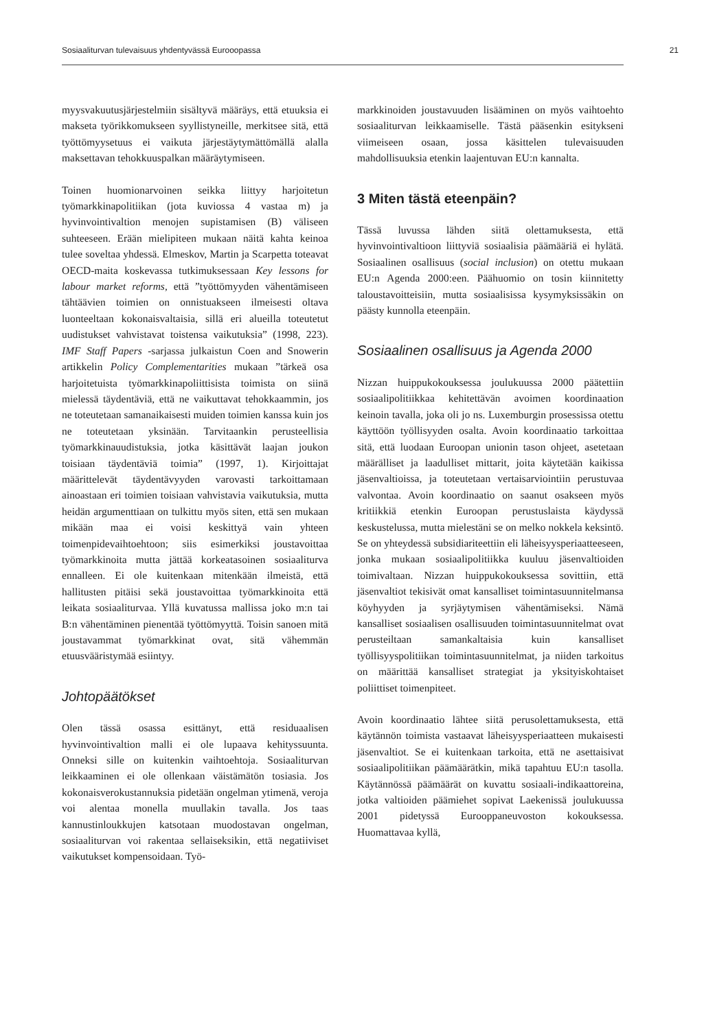Sosiaaliturvan tulevaisuus yhdentyvässä Eurooopassa 21
myysvakuutusjärjestelmiin sisältyvä määräys, että etuuksia ei makseta työrikkomukseen syyllistyneille, merkitsee sitä, että työttömyysetuus ei vaikuta järjestäytymättömällä alalla maksettavan tehokkuuspalkan määräytymiseen.
Toinen huomionarvoinen seikka liittyy harjoitetun työmarkkinapolitiikan (jota kuviossa 4 vastaa m) ja hyvinvointivaltion menojen supistamisen (B) väliseen suhteeseen. Erään mielipiteen mukaan näitä kahta keinoa tulee soveltaa yhdessä. Elmeskov, Martin ja Scarpetta toteavat OECD-maita koskevassa tutkimuksessaan Key lessons for labour market reforms, että ”työttömyyden vähentämiseen tähtäävien toimien on onnistuakseen ilmeisesti oltava luonteeltaan kokonaisvaltaisia, sillä eri alueilla toteutetut uudistukset vahvistavat toistensa vaikutuksia” (1998, 223). IMF Staff Papers -sarjassa julkaistun Coen and Snowerin artikkelin Policy Complementarities mukaan ”tärkeä osa harjoitetuista työmarkkinapoliittisista toimista on siinä mielessä täydentäviä, että ne vaikuttavat tehokkaammin, jos ne toteutetaan samanaikaisesti muiden toimien kanssa kuin jos ne toteutetaan yksinään. Tarvitaankin perusteellisia työmarkkinauudistuksia, jotka käsittävät laajan joukon toisiaan täydentäviä toimia” (1997, 1). Kirjoittajat määrittelevät täydentävyyden varovasti tarkoittamaan ainoastaan eri toimien toisiaan vahvistavia vaikutuksia, mutta heidän argumenttiaan on tulkittu myös siten, että sen mukaan mikään maa ei voisi keskittyä vain yhteen toimenpidevaihtoehtoon; siis esimerkiksi joustavoittaa työmarkkinoita mutta jättää korkeatasoinen sosiaaliturva ennalleen. Ei ole kuitenkaan mitenkään ilmeistä, että hallitusten pitäisi sekä joustavoittaa työmarkkinoita että leikata sosiaaliturvaa. Yllä kuvatussa mallissa joko m:n tai B:n vähentäminen pienentää työttömyyttä. Toisin sanoen mitä joustavammat työmarkkinat ovat, sitä vähemmän etuusvääristymää esiintyy.
Johtopäätökset
Olen tässä osassa esittänyt, että residuaalisen hyvinvointivaltion malli ei ole lupaava kehityssuunta. Onneksi sille on kuitenkin vaihtoehtoja. Sosiaaliturvan leikkaaminen ei ole ollenkaan väistämätön tosiasia. Jos kokonaisverokustannuksia pidetään ongelman ytimenä, veroja voi alentaa monella muullakin tavalla. Jos taas kannustinloukkujen katsotaan muodostavan ongelman, sosiaaliturvan voi rakentaa sellaiseksikin, että negatiiviset vaikutukset kompensoidaan. Työ-
markkinoiden joustavuuden lisääminen on myös vaihtoehto sosiaaliturvan leikkaamiselle. Tästä pääsenkin esitykseni viimeiseen osaan, jossa käsittelen tulevaisuuden mahdollisuuksia etenkin laajentuvan EU:n kannalta.
3 Miten tästä eteenpäin?
Tässä luvussa lähden siitä olettamuksesta, että hyvinvointivaltioon liittyviä sosiaalisia päämääriä ei hylätä. Sosiaalinen osallisuus (social inclusion) on otettu mukaan EU:n Agenda 2000:een. Päähuomio on tosin kiinnitetty taloustavoitteisiin, mutta sosiaalisissa kysymyksissäkin on päästy kunnolla eteenpäin.
Sosiaalinen osallisuus ja Agenda 2000
Nizzan huippukokouksessa joulukuussa 2000 päätettiin sosiaalipolitiikkaa kehitettävän avoimen koordinaation keinoin tavalla, joka oli jo ns. Luxemburgin prosessissa otettu käyttöön työllisyyden osalta. Avoin koordinaatio tarkoittaa sitä, että luodaan Euroopan unionin tason ohjeet, asetetaan määrälliset ja laadulliset mittarit, joita käytetään kaikissa jäsenvaltioissa, ja toteutetaan vertaisarviointiin perustuvaa valvontaa. Avoin koordinaatio on saanut osakseen myös kritiikkiä etenkin Euroopan perustuslaista käydyssä keskustelussa, mutta mielestäni se on melko nokkela keksintö. Se on yhteydessä subsidiariteettiin eli läheisyysperiaatteeseen, jonka mukaan sosiaalipolitiikka kuuluu jäsenvaltioiden toimivaltaan. Nizzan huippukokouksessa sovittiin, että jäsenvaltiot tekisivät omat kansalliset toimintasuunnitelmansa köyhyyden ja syrjäytymisen vähentämiseksi. Nämä kansalliset sosiaalisen osallisuuden toimintasuunnitelmat ovat perusteiltaan samankaltaisia kuin kansalliset työllisyyspolitiikan toimintasuunnitelmat, ja niiden tarkoitus on määrittää kansalliset strategiat ja yksityiskohtaiset poliittiset toimenpiteet.
Avoin koordinaatio lähtee siitä perusolettamuksesta, että käytännön toimista vastaavat läheisyysperiaatteen mukaisesti jäsenvaltiot. Se ei kuitenkaan tarkoita, että ne asettaisivat sosiaalipolitiikan päämäärätkin, mikä tapahtuu EU:n tasolla. Käytännössä päämäärät on kuvattu sosiaali-indikaattoreina, jotka valtioiden päämiehet sopivat Laekenissä joulukuussa 2001 pidetyssä Eurooppaneuvoston kokouksessa. Huomattavaa kyllä,